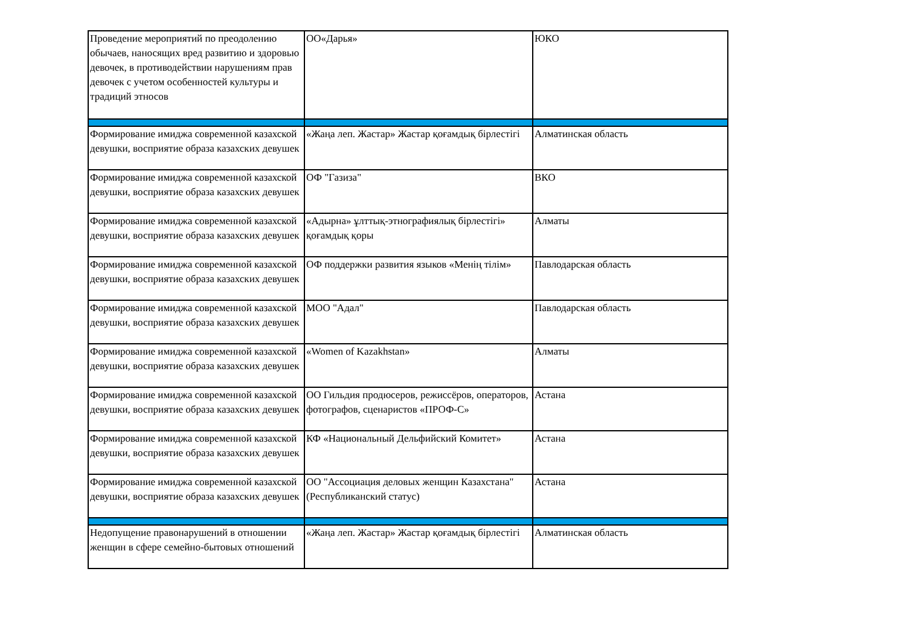| Проведение мероприятий по преодолению обычаев, наносящих вред развитию и здоровью девочек, в противодействии нарушениям прав девочек с учетом особенностей культуры и традиций этносов | ОО«Дарья» | ЮКО |
| Формирование имиджа современной казахской девушки, восприятие образа казахских девушек | «Жаңа леп. Жастар» Жастар қоғамдық бірлестігі | Алматинская область |
| Формирование имиджа современной казахской девушки, восприятие образа казахских девушек | ОФ "Газиза" | ВКО |
| Формирование имиджа современной казахской девушки, восприятие образа казахских девушек | «Адырна» ұлттық-этнографиялық бірлестігі» қоғамдық қоры | Алматы |
| Формирование имиджа современной казахской девушки, восприятие образа казахских девушек | ОФ поддержки развития языков «Менің тілім» | Павлодарская область |
| Формирование имиджа современной казахской девушки, восприятие образа казахских девушек | МОО "Адал" | Павлодарская область |
| Формирование имиджа современной казахской девушки, восприятие образа казахских девушек | «Women of Kazakhstan» | Алматы |
| Формирование имиджа современной казахской девушки, восприятие образа казахских девушек | ОО Гильдия продюсеров, режиссёров, операторов, фотографов, сценаристов «ПРОФ-С» | Астана |
| Формирование имиджа современной казахской девушки, восприятие образа казахских девушек | КФ «Национальный Дельфийский Комитет» | Астана |
| Формирование имиджа современной казахской девушки, восприятие образа казахских девушек | ОО "Ассоциация деловых женщин Казахстана" (Республиканский статус) | Астана |
| Недопущение правонарушений в отношении женщин в сфере семейно-бытовых отношений | «Жаңа леп. Жастар» Жастар қоғамдық бірлестігі | Алматинская область |